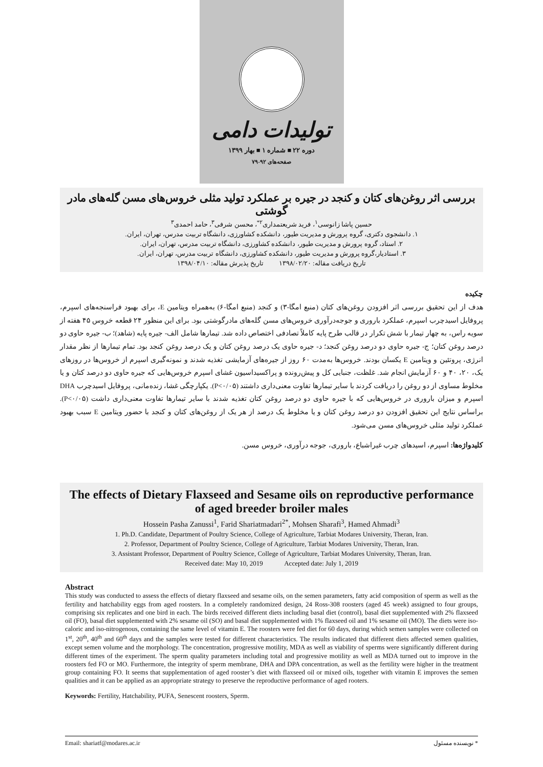تولیدات دامی
دوره ۲۲ ■ شماره ۱ ■ بهار ۱۳۹۹
صفحه‌های ۹۲-۷۹
بررسی اثر روغن‌های کتان و کنجد در جیره بر عملکرد تولید مثلی خروس‌های مسن گله‌های مادر گوشتی
حسین پاشا زانوسی<sup>۱</sup>، فرید شریعتمداری<sup>۲*</sup>، محسن شرفی<sup>۳</sup>، حامد احمدی<sup>۳</sup>
۱. دانشجوی دکتری، گروه پرورش و مدیریت طیور، دانشکده کشاورزی، دانشگاه تربیت مدرس، تهران، ایران.
۲. استاد، گروه پرورش و مدیریت طیور، دانشکده کشاورزی، دانشگاه تربیت مدرس، تهران، ایران.
۳. استادیار،گروه پرورش و مدیریت طیور، دانشکده کشاورزی، دانشگاه تربیت مدرس، تهران، ایران.
تاریخ دریافت مقاله: ۱۳۹۸/۰۲/۲۰ تاریخ پذیرش مقاله: ۱۳۹۸/۰۴/۱۰
چکیده
هدف از این تحقیق بررسی اثر افزودن روغن‌های کتان (منبع امگا-۳) و کنجد (منبع امگا-۶) به‌همراه ویتامین E، برای بهبود فراسنجه‌های اسپرم، پروفایل اسیدچرب اسپرم، عملکرد باروری و جوجه‌درآوری خروس‌های مسن گله‌های مادرگوشتی بود. برای این منظور ۲۴ قطعه خروس ۴۵ هفته از سویه راس، به چهار تیمار با شش تکرار در قالب طرح پایه کاملاً تصادفی اختصاص داده شد. تیمارها شامل الف- جیره پایه (شاهد)؛ ب- جیره حاوی دو درصد روغن کتان؛ ج- جیره حاوی دو درصد روغن کنجد؛ د- جیره حاوی یک درصد روغن کتان و یک درصد روغن کنجد بود. تمام تیمارها از نظر مقدار انرژی، پروتئین و ویتامین E یکسان بودند. خروس‌ها به‌مدت ۶۰ روز از جیره‌های آزمایشی تغذیه شدند و نمونه‌گیری اسپرم از خروس‌ها در روزهای یک، ۲۰، ۴۰ و ۶۰ آزمایش انجام شد. غلظت، جنبایی کل و پیش‌رونده و پراکسیداسیون غشای اسپرم خروس‌هایی که جیره حاوی دو درصد کتان و یا مخلوط مساوی از دو روغن را دریافت کردند با سایر تیمارها تفاوت معنی‌داری داشتند (P<۰/۰۵). یکپارچگی غشا، زنده‌مانی، پروفایل اسیدچرب DHA اسپرم و میزان باروری در خروس‌هایی که با جیره حاوی دو درصد روغن کتان تغذیه شدند با سایر تیمارها تفاوت معنی‌داری داشت (P<۰/۰۵). براساس نتایج این تحقیق افزودن دو درصد روغن کتان و یا مخلوط یک درصد از هر یک از روغن‌های کتان و کنجد با حضور ویتامین E سبب بهبود عملکرد تولید مثلی خروس‌های مسن می‌شود.
کلیدواژه‌ها: اسپرم، اسیدهای چرب غیراشباع، باروری، جوجه درآوری، خروس مسن.
The effects of Dietary Flaxseed and Sesame oils on reproductive performance of aged breeder broiler males
Hossein Pasha Zanussi<sup>1</sup>, Farid Shariatmadari<sup>2*</sup>, Mohsen Sharafi<sup>3</sup>, Hamed Ahmadi<sup>3</sup>
1. Ph.D. Candidate, Department of Poultry Science, College of Agriculture, Tarbiat Modares University, Theran, Iran.
2. Professor, Department of Poultry Science, College of Agriculture, Tarbiat Modares University, Theran, Iran.
3. Assistant Professor, Department of Poultry Science, College of Agriculture, Tarbiat Modares University, Theran, Iran.
Received date: May 10, 2019 Accepted date: July 1, 2019
Abstract
This study was conducted to assess the effects of dietary flaxseed and sesame oils, on the semen parameters, fatty acid composition of sperm as well as the fertility and hatchability eggs from aged roosters. In a completely randomized design, 24 Ross-308 roosters (aged 45 week) assigned to four groups, comprising six replicates and one bird in each. The birds received different diets including basal diet (control), basal diet supplemented with 2% flaxseed oil (FO), basal diet supplemented with 2% sesame oil (SO) and basal diet supplemented with 1% flaxseed oil and 1% sesame oil (MO). The diets were iso-caloric and iso-nitrogenous, containing the same level of vitamin E. The roosters were fed diet for 60 days, during which semen samples were collected on 1<sup>st</sup>, 20<sup>th</sup>, 40<sup>th</sup> and 60<sup>th</sup> days and the samples were tested for different characteristics. The results indicated that different diets affected semen qualities, except semen volume and the morphology. The concentration, progressive motility, MDA as well as viability of sperms were significantly different during different times of the experiment. The sperm quality parameters including total and progressive motility as well as MDA turned out to improve in the roosters fed FO or MO. Furthermore, the integrity of sperm membrane, DHA and DPA concentration, as well as the fertility were higher in the treatment group containing FO. It seems that supplementation of aged rooster’s diet with flaxseed oil or mixed oils, together with vitamin E improves the semen qualities and it can be applied as an appropriate strategy to preserve the reproductive performance of aged rooters.
Keywords: Fertility, Hatchability, PUFA, Senescent roosters, Sperm.
Email: shariatf@modares.ac.ir * نویسنده مسئول